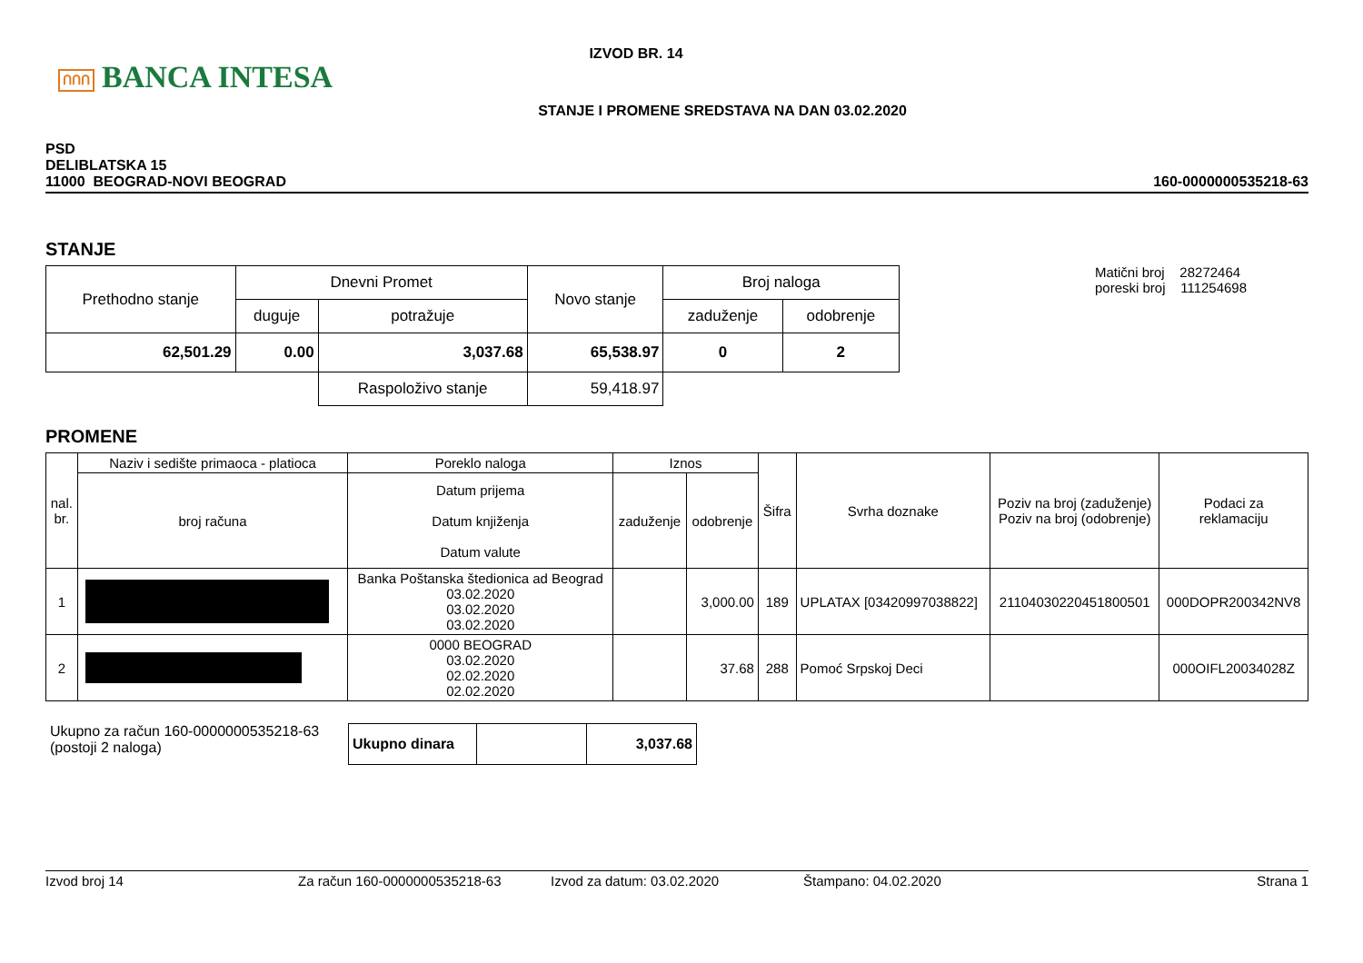ՈՈՈ BANCA INTESA
IZVOD BR. 14
STANJE I PROMENE SREDSTAVA NA DAN 03.02.2020
PSD
DELIBLATSKA 15
11000 BEOGRAD-NOVI BEOGRAD
160-0000000535218-63
STANJE
| Prethodno stanje | Dnevni Promet | | Novo stanje | Broj naloga | |
| --- | --- | --- | --- | --- | --- |
| | duguje | potražuje | | zaduženje | odobrenje |
| 62,501.29 | 0.00 | 3,037.68 | 65,538.97 | 0 | 2 |
| | | Raspoloživo stanje | 59,418.97 | | |
Matični broj 28272464
poreski broj 111254698
PROMENE
| nal. br. | Naziv i sedište primaoca - platioca | Poreklo naloga | Iznos | | Šifra | Svrha doznake | Poziv na broj (zaduženje) Poziv na broj (odobrenje) | Podaci za reklamaciju |
| --- | --- | --- | --- | --- | --- | --- | --- | --- |
| | broj računa | Datum prijema Datum knjiženja Datum valute | zaduženje | odobrenje | | | | |
| 1 | | Banka Poštanska štedionica ad Beograd 03.02.2020 03.02.2020 03.02.2020 | | 3,000.00 | 189 | UPLATAX [03420997038822] | 21104030220451800501 | 000DOPR200342NV8 |
| 2 | | 0000 BEOGRAD 03.02.2020 02.02.2020 02.02.2020 | | 37.68 | 288 | Pomoć Srpskoj Deci | | 000OIFL20034028Z |
Ukupno za račun 160-0000000535218-63
(postoji 2 naloga)
| Ukupno dinara | | 3,037.68 |
Izvod broj 14 Za račun 160-0000000535218-63 Izvod za datum: 03.02.2020 Štampano: 04.02.2020 Strana 1